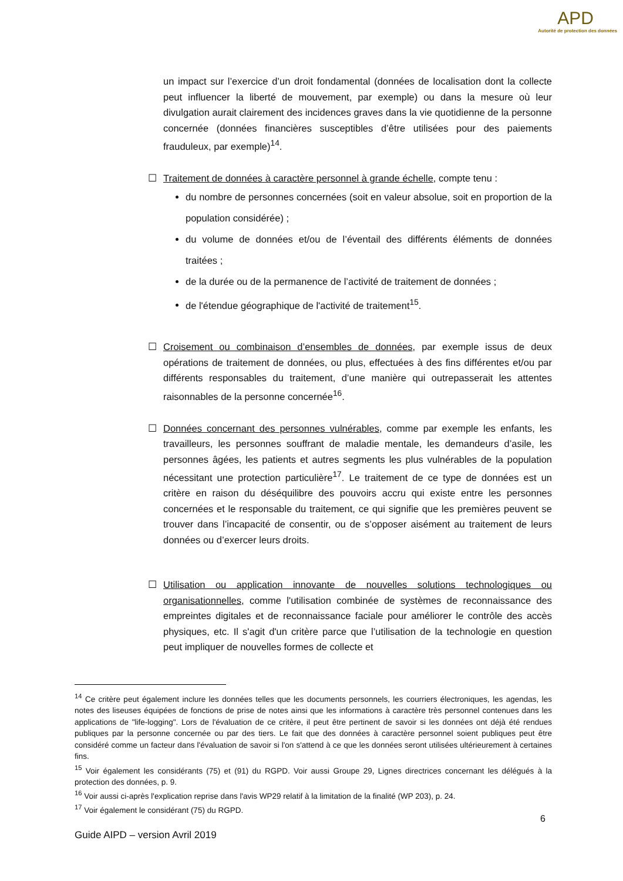APD
Autorité de protection des données
un impact sur l’exercice d’un droit fondamental (données de localisation dont la collecte peut influencer la liberté de mouvement, par exemple) ou dans la mesure où leur divulgation aurait clairement des incidences graves dans la vie quotidienne de la personne concernée (données financières susceptibles d’être utilisées pour des paiements frauduleux, par exemple)<sup>14</sup>.
☐ Traitement de données à caractère personnel à grande échelle, compte tenu :
du nombre de personnes concernées (soit en valeur absolue, soit en proportion de la population considérée) ;
du volume de données et/ou de l’éventail des différents éléments de données traitées ;
de la durée ou de la permanence de l’activité de traitement de données ;
de l'étendue géographique de l'activité de traitement<sup>15</sup>.
☐ Croisement ou combinaison d’ensembles de données, par exemple issus de deux opérations de traitement de données, ou plus, effectuées à des fins différentes et/ou par différents responsables du traitement, d’une manière qui outrepasserait les attentes raisonnables de la personne concernée<sup>16</sup>.
☐ Données concernant des personnes vulnérables, comme par exemple les enfants, les travailleurs, les personnes souffrant de maladie mentale, les demandeurs d’asile, les personnes âgées, les patients et autres segments les plus vulnérables de la population nécessitant une protection particulière<sup>17</sup>. Le traitement de ce type de données est un critère en raison du déséquilibre des pouvoirs accru qui existe entre les personnes concernées et le responsable du traitement, ce qui signifie que les premières peuvent se trouver dans l’incapacité de consentir, ou de s’opposer aisément au traitement de leurs données ou d’exercer leurs droits.
☐ Utilisation ou application innovante de nouvelles solutions technologiques ou organisationnelles, comme l'utilisation combinée de systèmes de reconnaissance des empreintes digitales et de reconnaissance faciale pour améliorer le contrôle des accès physiques, etc. Il s'agit d'un critère parce que l’utilisation de la technologie en question peut impliquer de nouvelles formes de collecte et
<sup>14</sup> Ce critère peut également inclure les données telles que les documents personnels, les courriers électroniques, les agendas, les notes des liseuses équipées de fonctions de prise de notes ainsi que les informations à caractère très personnel contenues dans les applications de "life-logging". Lors de l'évaluation de ce critère, il peut être pertinent de savoir si les données ont déjà été rendues publiques par la personne concernée ou par des tiers. Le fait que des données à caractère personnel soient publiques peut être considéré comme un facteur dans l'évaluation de savoir si l'on s'attend à ce que les données seront utilisées ultérieurement à certaines fins.
<sup>15</sup> Voir également les considérants (75) et (91) du RGPD. Voir aussi Groupe 29, Lignes directrices concernant les délégués à la protection des données, p. 9.
<sup>16</sup> Voir aussi ci-après l'explication reprise dans l'avis WP29 relatif à la limitation de la finalité (WP 203), p. 24.
<sup>17</sup> Voir également le considérant (75) du RGPD.
6
Guide AIPD – version Avril 2019